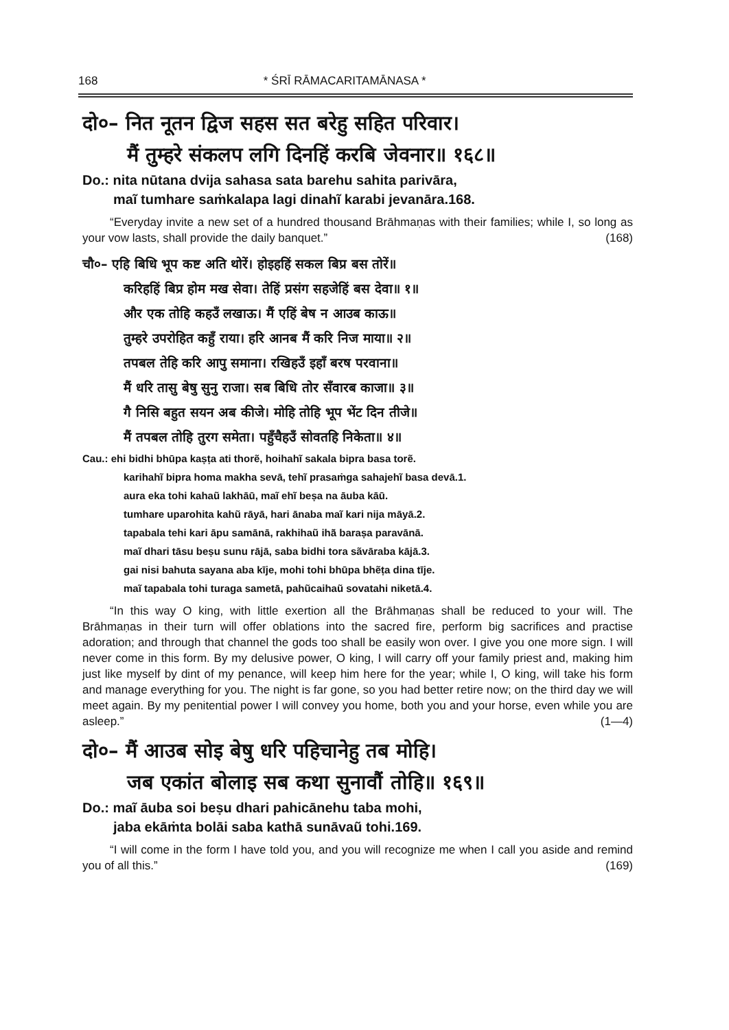168 * ŚRĪ RĀMACARITAMĀNASA *
दो०– नित नूतन द्विज सहस सत बरेहु सहित परिवार।
मैं तुम्हरे संकलप लगि दिनहिं करबि जेवनार॥ १६८॥
Do.: nita nūtana dvija sahasa sata barehu sahita parivāra,
maĩ tumhare saṁkalapa lagi dinahĩ karabi jevanāra.168.
“Everyday invite a new set of a hundred thousand Brāhmaṇas with their families; while I, so long as your vow lasts, shall provide the daily banquet.” (168)
चौ०– एहि बिधि भूप कष्ट अति थोरें। होइहहिं सकल बिप्र बस तोरें॥
करिहहिं बिप्र होम मख सेवा। तेहिं प्रसंग सहजेहिं बस देवा॥ १॥
और एक तोहि कहउँ लखाऊ। मैं एहिं बेष न आउब काऊ॥
तुम्हरे उपरोहित कहुँ राया। हरि आनब मैं करि निज माया॥ २॥
तपबल तेहि करि आपु समाना। रखिहउँ इहाँ बरष परवाना॥
मैं धरि तासु बेषु सुनु राजा। सब बिधि तोर सँवारब काजा॥ ३॥
गै निसि बहुत सयन अब कीजे। मोहि तोहि भूप भेंट दिन तीजे॥
मैं तपबल तोहि तुरग समेता। पहुँचैहउँ सोवतहि निकेता॥ ४॥
Cau.: ehi bidhi bhūpa kaṣṭa ati thorẽ, hoihahĩ sakala bipra basa torẽ.
karihahĩ bipra homa makha sevā, tehĩ prasaṁga sahajehĩ basa devā.1.
aura eka tohi kahaũ lakhāū, maĩ ehĩ beṣa na āuba kāū.
tumhare uparohita kahũ rāyā, hari ānaba maĩ kari nija māyā.2.
tapabala tehi kari āpu samānā, rakhihaũ ihā̃ baraṣa paravānā.
maĩ dhari tāsu beṣu sunu rājā, saba bidhi tora sãvāraba kājā.3.
gai nisi bahuta sayana aba kīje, mohi tohi bhūpa bhẽṭa dina tīje.
maĩ tapabala tohi turaga sametā, pahũcaihaũ sovatahi niketā.4.
“In this way O king, with little exertion all the Brāhmaṇas shall be reduced to your will. The Brāhmaṇas in their turn will offer oblations into the sacred fire, perform big sacrifices and practise adoration; and through that channel the gods too shall be easily won over. I give you one more sign. I will never come in this form. By my delusive power, O king, I will carry off your family priest and, making him just like myself by dint of my penance, will keep him here for the year; while I, O king, will take his form and manage everything for you. The night is far gone, so you had better retire now; on the third day we will meet again. By my penitential power I will convey you home, both you and your horse, even while you are asleep.” (1—4)
दो०– मैं आउब सोइ बेषु धरि पहिचानेहु तब मोहि।
जब एकांत बोलाइ सब कथा सुनावौं तोहि॥ १६९॥
Do.: maĩ āuba soi beṣu dhari pahicānehu taba mohi,
jaba ekāṁta bolāi saba kathā sunāvaũ tohi.169.
“I will come in the form I have told you, and you will recognize me when I call you aside and remind you of all this.” (169)